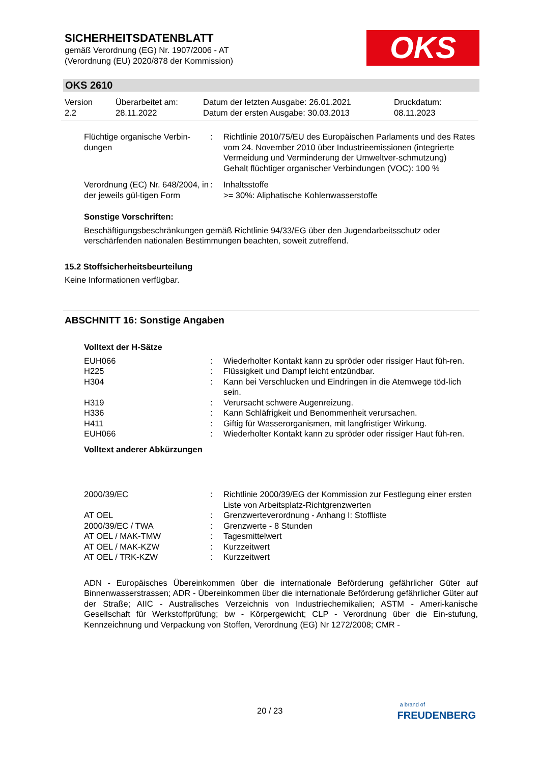SICHERHEITSDATENBLATT
gemäß Verordnung (EG) Nr. 1907/2006 - AT
(Verordnung (EU) 2020/878 der Kommission)
OKS
OKS 2610
| Version 2.2 | Überarbeitet am: 28.11.2022 | Datum der letzten Ausgabe: 26.01.2021 Datum der ersten Ausgabe: 30.03.2013 | Druckdatum: 08.11.2023 |
| Flüchtige organische Verbin-dungen | : | Richtlinie 2010/75/EU des Europäischen Parlaments und des Rates vom 24. November 2010 über Industrieemissionen (integrierte Vermeidung und Verminderung der Umweltver-schmutzung) Gehalt flüchtiger organischer Verbindungen (VOC): 100 % |
| Verordnung (EC) Nr. 648/2004, in der jeweils gül-tigen Form | : | Inhaltsstoffe >= 30%: Aliphatische Kohlenwasserstoffe |
Sonstige Vorschriften:
Beschäftigungsbeschränkungen gemäß Richtlinie 94/33/EG über den Jugendarbeitsschutz oder verschärfenden nationalen Bestimmungen beachten, soweit zutreffend.
15.2 Stoffsicherheitsbeurteilung
Keine Informationen verfügbar.
ABSCHNITT 16: Sonstige Angaben
Volltext der H-Sätze
| EUH066 | : | Wiederholter Kontakt kann zu spröder oder rissiger Haut füh-ren. |
| H225 | : | Flüssigkeit und Dampf leicht entzündbar. |
| H304 | : | Kann bei Verschlucken und Eindringen in die Atemwege töd-lich sein. |
| H319 | : | Verursacht schwere Augenreizung. |
| H336 | : | Kann Schläfrigkeit und Benommenheit verursachen. |
| H411 | : | Giftig für Wasserorganismen, mit langfristiger Wirkung. |
| EUH066 | : | Wiederholter Kontakt kann zu spröder oder rissiger Haut füh-ren. |
Volltext anderer Abkürzungen
| 2000/39/EC | : | Richtlinie 2000/39/EG der Kommission zur Festlegung einer ersten Liste von Arbeitsplatz-Richtgrenzwerten |
| AT OEL | : | Grenzwerteverordnung - Anhang I: Stoffliste |
| 2000/39/EC / TWA | : | Grenzwerte - 8 Stunden |
| AT OEL / MAK-TMW | : | Tagesmittelwert |
| AT OEL / MAK-KZW | : | Kurzzeitwert |
| AT OEL / TRK-KZW | : | Kurzzeitwert |
ADN - Europäisches Übereinkommen über die internationale Beförderung gefährlicher Güter auf Binnenwasserstrassen; ADR - Übereinkommen über die internationale Beförderung gefährlicher Güter auf der Straße; AIIC - Australisches Verzeichnis von Industriechemikalien; ASTM - Ameri-kanische Gesellschaft für Werkstoffprüfung; bw - Körpergewicht; CLP - Verordnung über die Ein-stufung, Kennzeichnung und Verpackung von Stoffen, Verordnung (EG) Nr 1272/2008; CMR -
20 / 23
a brand of
FREUDENBERG